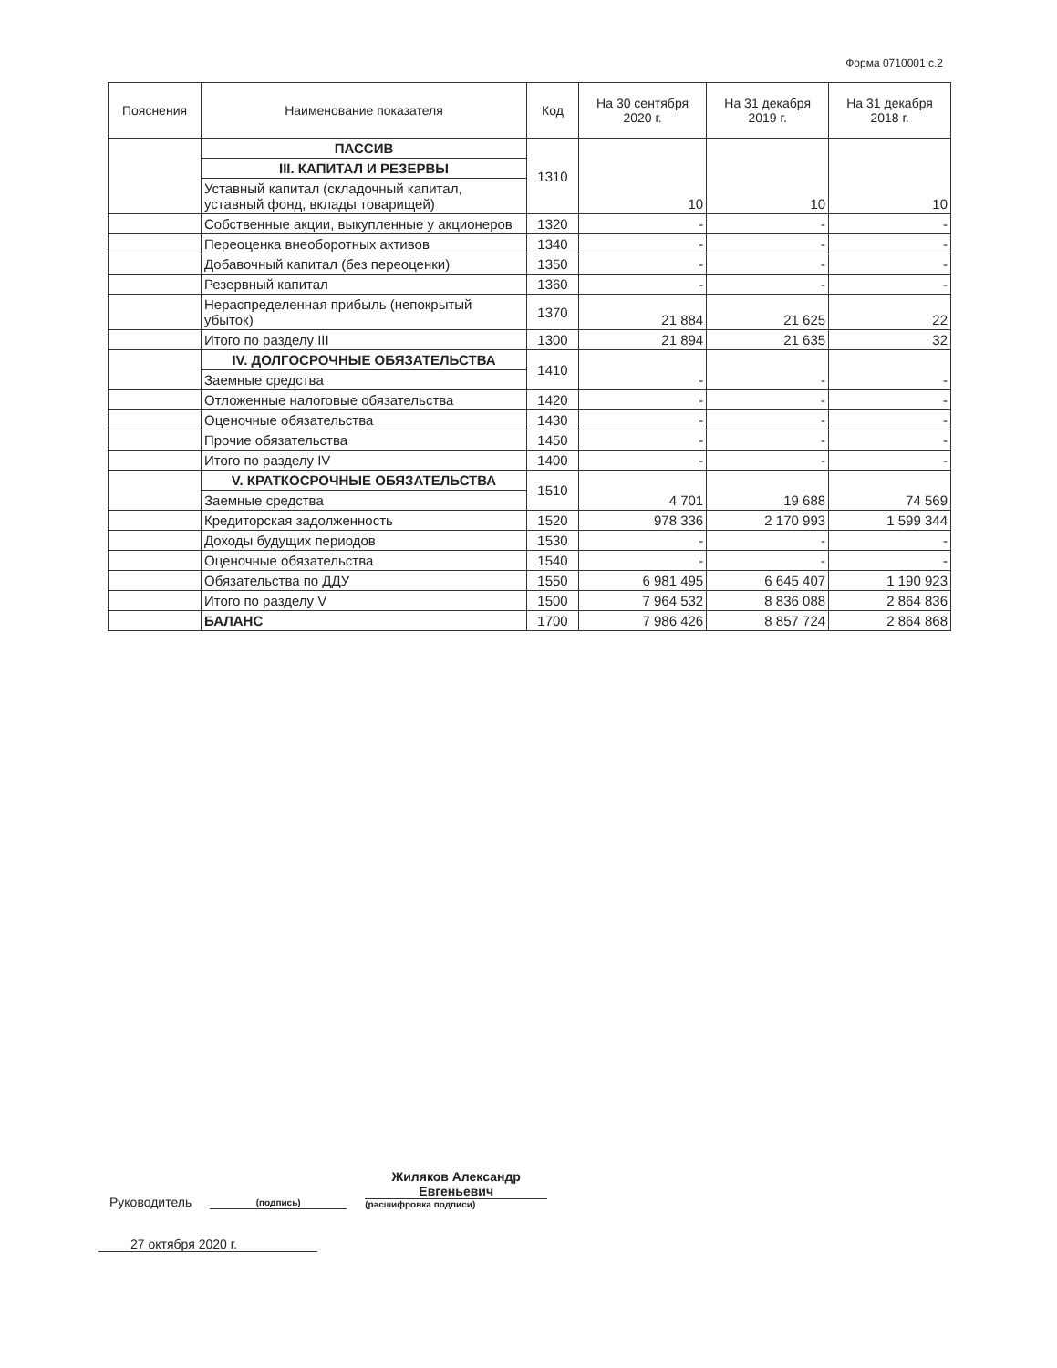Форма 0710001 с.2
| Пояснения | Наименование показателя | Код | На 30 сентября 2020 г. | На 31 декабря 2019 г. | На 31 декабря 2018 г. |
| --- | --- | --- | --- | --- | --- |
| | ПАССИВ | 1310 | 10 | 10 | 10 |
| | III. КАПИТАЛ И РЕЗЕРВЫ | | | | |
| | Уставный капитал (складочный капитал, уставный фонд, вклады товарищей) | | | | |
| | Собственные акции, выкупленные у акционеров | 1320 | - | - | - |
| | Переоценка внеоборотных активов | 1340 | - | - | - |
| | Добавочный капитал (без переоценки) | 1350 | - | - | - |
| | Резервный капитал | 1360 | - | - | - |
| | Нераспределенная прибыль (непокрытый убыток) | 1370 | 21 884 | 21 625 | 22 |
| | Итого по разделу III | 1300 | 21 894 | 21 635 | 32 |
| | IV. ДОЛГОСРОЧНЫЕ ОБЯЗАТЕЛЬСТВА | 1410 | - | - | - |
| | Заемные средства | | | | |
| | Отложенные налоговые обязательства | 1420 | - | - | - |
| | Оценочные обязательства | 1430 | - | - | - |
| | Прочие обязательства | 1450 | - | - | - |
| | Итого по разделу IV | 1400 | - | - | - |
| | V. КРАТКОСРОЧНЫЕ ОБЯЗАТЕЛЬСТВА | 1510 | 4 701 | 19 688 | 74 569 |
| | Заемные средства | | | | |
| | Кредиторская задолженность | 1520 | 978 336 | 2 170 993 | 1 599 344 |
| | Доходы будущих периодов | 1530 | - | - | - |
| | Оценочные обязательства | 1540 | - | - | - |
| | Обязательства по ДДУ | 1550 | 6 981 495 | 6 645 407 | 1 190 923 |
| | Итого по разделу V | 1500 | 7 964 532 | 8 836 088 | 2 864 836 |
| | БАЛАНС | 1700 | 7 986 426 | 8 857 724 | 2 864 868 |
Руководитель
(подпись)
Жиляков Александр Евгеньевич
(расшифровка подписи)
27 октября 2020 г.